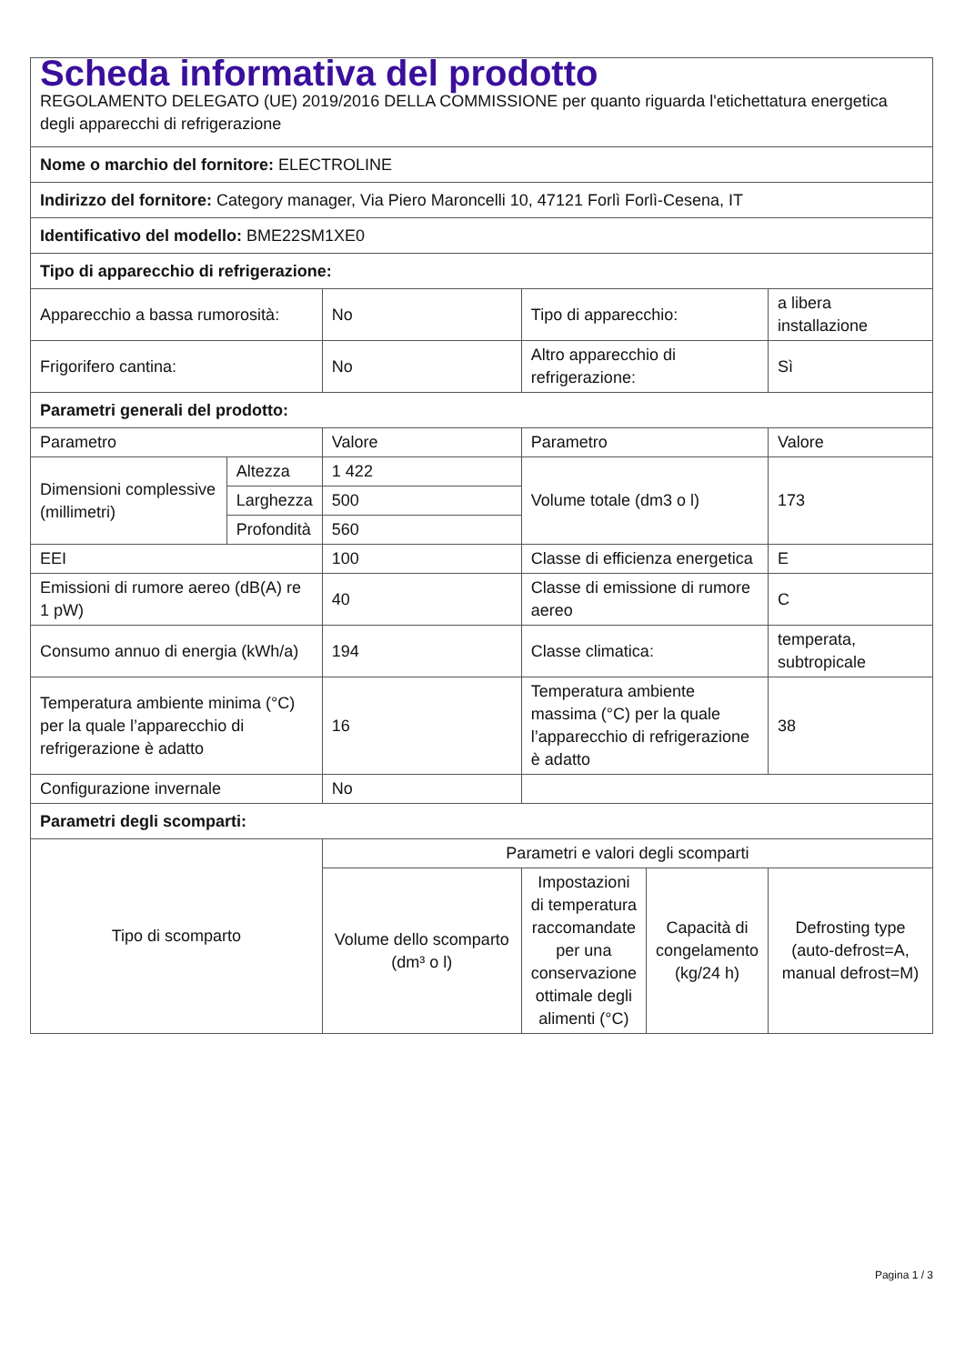| Scheda informativa del prodotto REGOLAMENTO DELEGATO (UE) 2019/2016 DELLA COMMISSIONE per quanto riguarda l'etichettatura energetica degli apparecchi di refrigerazione | | | | | |
| Nome o marchio del fornitore: ELECTROLINE | | | | | |
| Indirizzo del fornitore: Category manager, Via Piero Maroncelli 10, 47121 Forlì Forlì-Cesena, IT | | | | | |
| Identificativo del modello: BME22SM1XE0 | | | | | |
| Tipo di apparecchio di refrigerazione: | | | | | |
| Apparecchio a bassa rumorosità: | | No | Tipo di apparecchio: | | a libera installazione |
| Frigorifero cantina: | | No | Altro apparecchio di refrigerazione: | | Sì |
| Parametri generali del prodotto: | | | | | |
| Parametro | | Valore | Parametro | | Valore |
| Dimensioni complessive (millimetri) | Altezza | 1 422 | Volume totale (dm3 o l) | | 173 |
| | Larghezza | 500 | | | |
| | Profondità | 560 | | | |
| EEI | | 100 | Classe di efficienza energetica | | E |
| Emissioni di rumore aereo (dB(A) re 1 pW) | | 40 | Classe di emissione di rumore aereo | | C |
| Consumo annuo di energia (kWh/a) | | 194 | Classe climatica: | | temperata, subtropicale |
| Temperatura ambiente minima (°C) per la quale l’apparecchio di refrigerazione è adatto | | 16 | Temperatura ambiente massima (°C) per la quale l’apparecchio di refrigerazione è adatto | | 38 |
| Configurazione invernale | | No | | | |
| Parametri degli scomparti: | | | | | |
| Tipo di scomparto | | Parametri e valori degli scomparti | | | |
| | | Volume dello scomparto (dm³ o l) | Impostazioni di temperatura raccomandate per una conservazione ottimale degli alimenti (°C) | Capacità di congelamento (kg/24 h) | Defrosting type (auto-defrost=A, manual defrost=M) |
Pagina 1 / 3